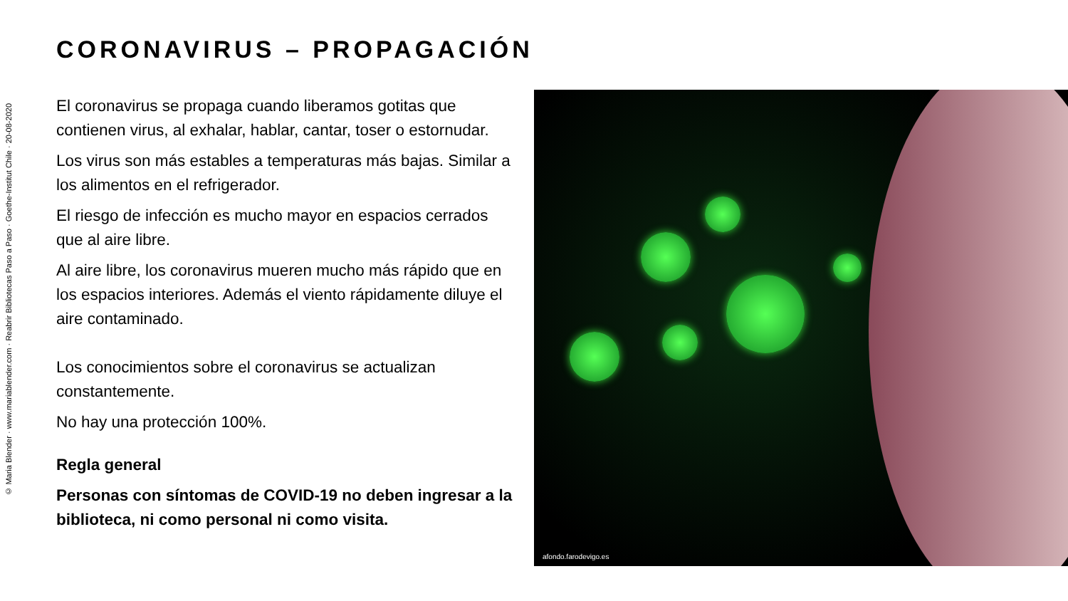© Maria Blender · www.mariablender.com · Reabrir Bibliotecas Paso a Paso · Goethe-Institut Chile · 20-08-2020
CORONAVIRUS – PROPAGACIÓN
El coronavirus se propaga cuando liberamos gotitas que contienen virus, al exhalar, hablar, cantar, toser o estornudar.
Los virus son más estables a temperaturas más bajas. Similar a los alimentos en el refrigerador.
El riesgo de infección es mucho mayor en espacios cerrados que al aire libre.
Al aire libre, los coronavirus mueren mucho más rápido que en los espacios interiores. Además el viento rápidamente diluye el aire contaminado.
Los conocimientos sobre el coronavirus se actualizan constantemente.
No hay una protección 100%.
Regla general
Personas con síntomas de COVID-19 no deben ingresar a la biblioteca, ni como personal ni como visita.
afondo.farodevigo.es